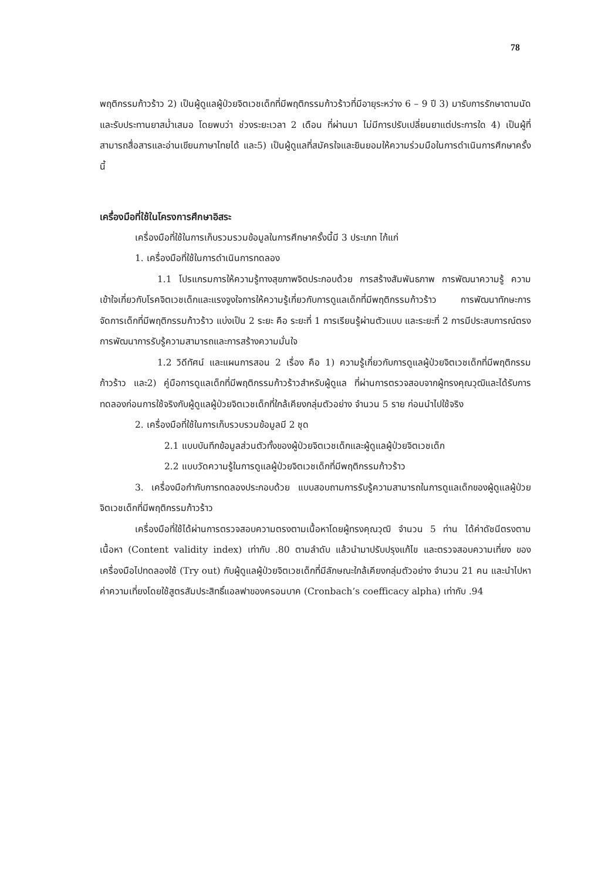78
พฤติกรรมก้าวร้าว 2) เป็นผู้ดูแลผู้ป่วยจิตเวชเด็กที่มีพฤติกรรมก้าวร้าวที่มีอายุระหว่าง 6 – 9 ปี 3) มารับการรักษาตามนัดและรับประทานยาสม่ำเสมอ โดยพบว่า ช่วงระยะเวลา 2 เดือน ที่ผ่านมา ไม่มีการปรับเปลี่ยนยาแต่ประการใด 4) เป็นผู้ที่สามารถสื่อสารและอ่านเขียนภาษาไทยได้ และ5) เป็นผู้ดูแลที่สมัครใจและยินยอมให้ความร่วมมือในการดำเนินการศึกษาครั้งนี้
เครื่องมือที่ใช้ในโครงการศึกษาอิสระ
เครื่องมือที่ใช้ในการเก็บรวมรวมข้อมูลในการศึกษาครั้งนี้มี 3 ประเภท ไก้แก่
1. เครื่องมือที่ใช้ในการดำเนินการทดลอง
1.1 โปรแกรมการให้ความรู้ทางสุขภาพจิตประกอบด้วย การสร้างสัมพันธภาพ การพัฒนาความรู้ ความเข้าใจเกี่ยวกับโรคจิตเวชเด็กและแรงจูงใจการให้ความรู้เกี่ยวกับการดูแลเด็กที่มีพฤติกรรมก้าวร้าว การพัฒนาทักษะการจัดการเด็กที่มีพฤติกรรมก้าวร้าว แบ่งเป็น 2 ระยะ คือ ระยะที่ 1 การเรียนรู้ผ่านตัวแบบ และระยะที่ 2 การมีประสบการณ์ตรง การพัฒนาการรับรู้ความสามารถและการสร้างความมั่นใจ
1.2 วิดีทัศน์ และแผนการสอน 2 เรื่อง คือ 1) ความรู้เกี่ยวกับการดูแลผู้ป่วยจิตเวชเด็กที่มีพฤติกรรมก้าวร้าว และ2) คู่มือการดูแลเด็กที่มีพฤติกรรมก้าวร้าวสำหรับผู้ดูแล ที่ผ่านการตรวจสอบจากผู้ทรงคุณวุฒิและได้รับการทดลองก่อนการใช้จริงกับผู้ดูแลผู้ป่วยจิตเวชเด็กที่ใกล้เคียงกลุ่มตัวอย่าง จำนวน 5 ราย ก่อนนำไปใช้จริง
2. เครื่องมือที่ใช้ในการเก็บรวบรวมข้อมูลมี 2 ชุด
2.1 แบบบันทึกข้อมูลส่วนตัวทั้งของผู้ป่วยจิตเวชเด็กและผู้ดูแลผู้ป่วยจิตเวชเด็ก
2.2 แบบวัดความรู้ในการดูแลผู้ป่วยจิตเวชเด็กที่มีพฤติกรรมก้าวร้าว
3. เครื่องมือกำกับการทดลองประกอบด้วย แบบสอบถามการรับรู้ความสามารถในการดูแลเด็กของผู้ดูแลผู้ป่วยจิตเวชเด็กที่มีพฤติกรรมก้าวร้าว
เครื่องมือที่ใช้ได้ผ่านการตรวจสอบความตรงตามเนื้อหาโดยผู้ทรงคุณวุฒิ จำนวน 5 ท่าน ได้ค่าดัชนีตรงตามเนื้อหา (Content validity index) เท่ากับ .80 ตามลำดับ แล้วนำมาปรับปรุงแก้ไข และตรวจสอบความเที่ยง ของเครื่องมือไปทดลองใช้ (Try out) กับผู้ดูแลผู้ป่วยจิตเวชเด็กที่มีลักษณะใกล้เคียงกลุ่มตัวอย่าง จำนวน 21 คน และนำไปหาค่าความเที่ยงโดยใช้สูตรสัมประสิทธิ์แอลฟาของครอนบาค (Cronbach’s coefficacy alpha) เท่ากับ .94